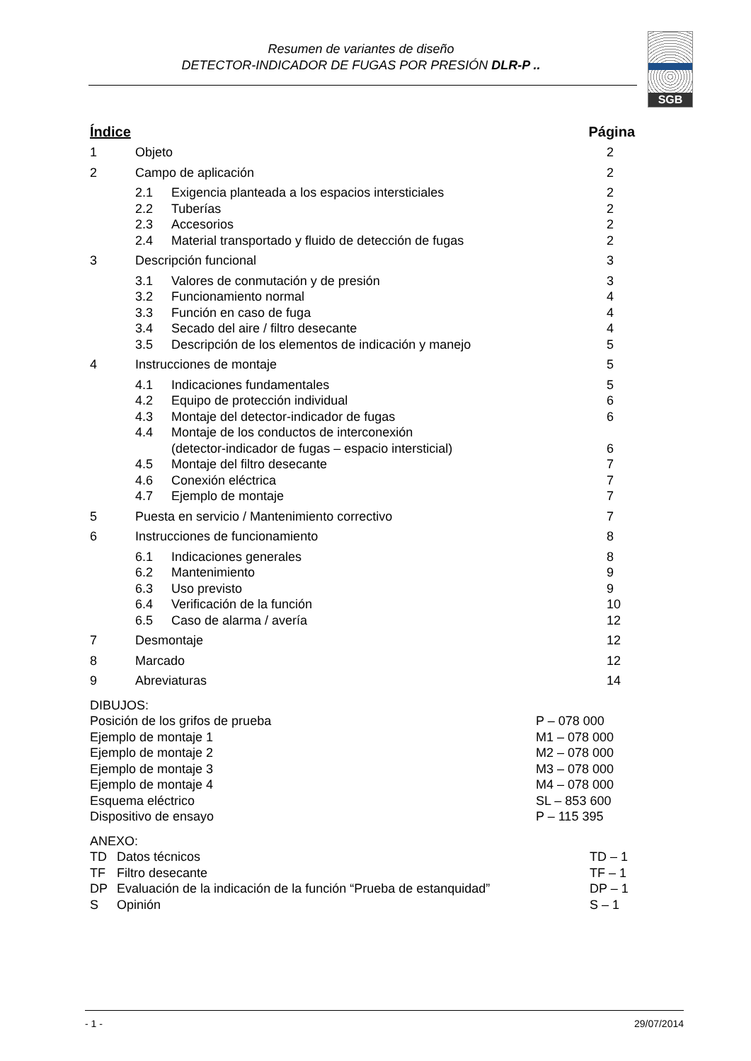Resumen de variantes de diseño
DETECTOR-INDICADOR DE FUGAS POR PRESIÓN DLR-P ..
SGB
Índice Página
1 Objeto 2
2 Campo de aplicación 2
2.1 Exigencia planteada a los espacios intersticiales 2
2.2 Tuberías 2
2.3 Accesorios 2
2.4 Material transportado y fluido de detección de fugas 2
3 Descripción funcional 3
3.1 Valores de conmutación y de presión 3
3.2 Funcionamiento normal 4
3.3 Función en caso de fuga 4
3.4 Secado del aire / filtro desecante 4
3.5 Descripción de los elementos de indicación y manejo 5
4 Instrucciones de montaje 5
4.1 Indicaciones fundamentales 5
4.2 Equipo de protección individual 6
4.3 Montaje del detector-indicador de fugas 6
4.4 Montaje de los conductos de interconexión
(detector-indicador de fugas – espacio intersticial)
6
4.5 Montaje del filtro desecante 7
4.6 Conexión eléctrica 7
4.7 Ejemplo de montaje 7
5 Puesta en servicio / Mantenimiento correctivo 7
6 Instrucciones de funcionamiento 8
6.1 Indicaciones generales 8
6.2 Mantenimiento 9
6.3 Uso previsto 9
6.4 Verificación de la función 10
6.5 Caso de alarma / avería 12
7 Desmontaje 12
8 Marcado 12
9 Abreviaturas 14
DIBUJOS:
Posición de los grifos de prueba P – 078 000
Ejemplo de montaje 1 M1 – 078 000
Ejemplo de montaje 2 M2 – 078 000
Ejemplo de montaje 3 M3 – 078 000
Ejemplo de montaje 4 M4 – 078 000
Esquema eléctrico SL – 853 600
Dispositivo de ensayo P – 115 395
ANEXO:
TD Datos técnicos TD – 1
TF Filtro desecante TF – 1
DP Evaluación de la indicación de la función “Prueba de estanquidad” DP – 1
S Opinión S – 1
- 1 - 29/07/2014